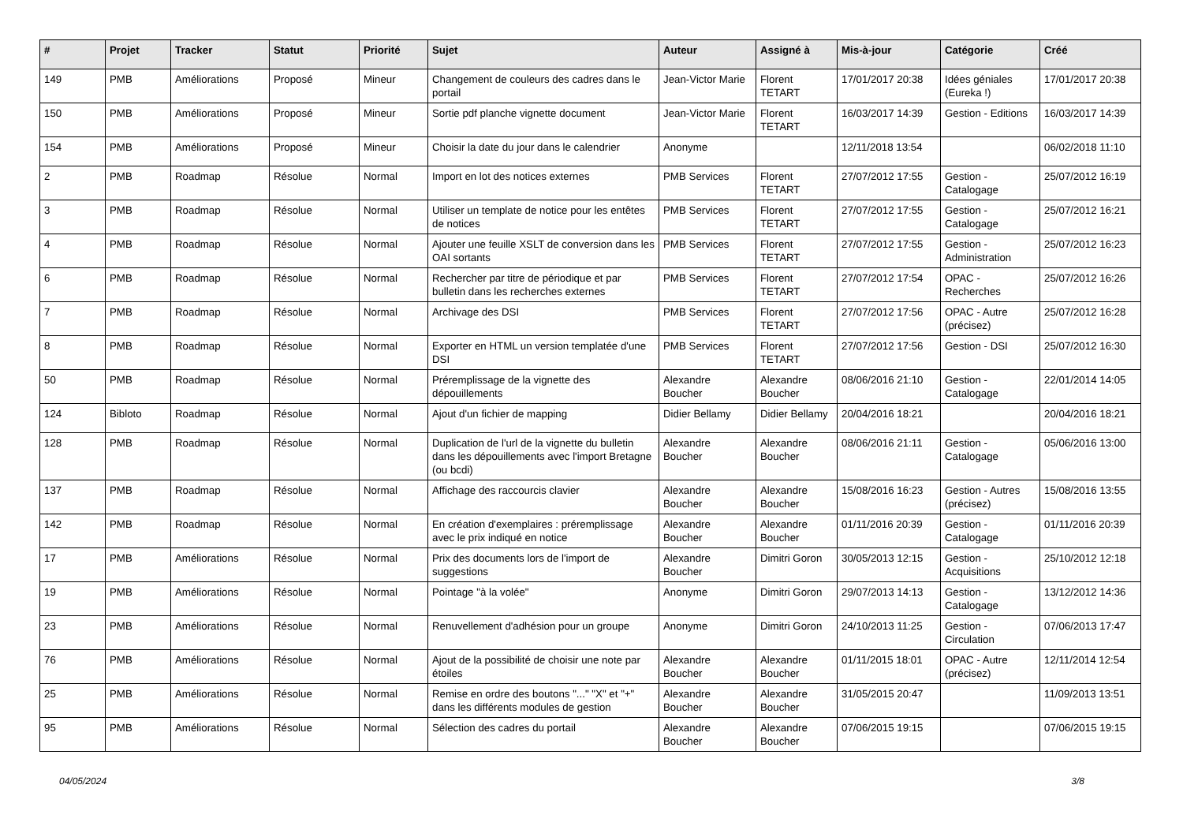| # | Projet | Tracker | Statut | Priorité | Sujet | Auteur | Assigné à | Mis-à-jour | Catégorie | Créé |
| --- | --- | --- | --- | --- | --- | --- | --- | --- | --- | --- |
| 149 | PMB | Améliorations | Proposé | Mineur | Changement de couleurs des cadres dans le portail | Jean-Victor Marie | Florent TETART | 17/01/2017 20:38 | Idées géniales (Eureka !) | 17/01/2017 20:38 |
| 150 | PMB | Améliorations | Proposé | Mineur | Sortie pdf planche vignette document | Jean-Victor Marie | Florent TETART | 16/03/2017 14:39 | Gestion - Editions | 16/03/2017 14:39 |
| 154 | PMB | Améliorations | Proposé | Mineur | Choisir la date du jour dans le calendrier | Anonyme | | 12/11/2018 13:54 | | 06/02/2018 11:10 |
| 2 | PMB | Roadmap | Résolue | Normal | Import en lot des notices externes | PMB Services | Florent TETART | 27/07/2012 17:55 | Gestion - Catalogage | 25/07/2012 16:19 |
| 3 | PMB | Roadmap | Résolue | Normal | Utiliser un template de notice pour les entêtes de notices | PMB Services | Florent TETART | 27/07/2012 17:55 | Gestion - Catalogage | 25/07/2012 16:21 |
| 4 | PMB | Roadmap | Résolue | Normal | Ajouter une feuille XSLT de conversion dans les OAI sortants | PMB Services | Florent TETART | 27/07/2012 17:55 | Gestion - Administration | 25/07/2012 16:23 |
| 6 | PMB | Roadmap | Résolue | Normal | Rechercher par titre de périodique et par bulletin dans les recherches externes | PMB Services | Florent TETART | 27/07/2012 17:54 | OPAC - Recherches | 25/07/2012 16:26 |
| 7 | PMB | Roadmap | Résolue | Normal | Archivage des DSI | PMB Services | Florent TETART | 27/07/2012 17:56 | OPAC - Autre (précisez) | 25/07/2012 16:28 |
| 8 | PMB | Roadmap | Résolue | Normal | Exporter en HTML un version templatée d'une DSI | PMB Services | Florent TETART | 27/07/2012 17:56 | Gestion - DSI | 25/07/2012 16:30 |
| 50 | PMB | Roadmap | Résolue | Normal | Préremplissage de la vignette des dépouillements | Alexandre Boucher | Alexandre Boucher | 08/06/2016 21:10 | Gestion - Catalogage | 22/01/2014 14:05 |
| 124 | Bibloto | Roadmap | Résolue | Normal | Ajout d'un fichier de mapping | Didier Bellamy | Didier Bellamy | 20/04/2016 18:21 | | 20/04/2016 18:21 |
| 128 | PMB | Roadmap | Résolue | Normal | Duplication de l'url de la vignette du bulletin dans les dépouillements avec l'import Bretagne (ou bcdi) | Alexandre Boucher | Alexandre Boucher | 08/06/2016 21:11 | Gestion - Catalogage | 05/06/2016 13:00 |
| 137 | PMB | Roadmap | Résolue | Normal | Affichage des raccourcis clavier | Alexandre Boucher | Alexandre Boucher | 15/08/2016 16:23 | Gestion - Autres (précisez) | 15/08/2016 13:55 |
| 142 | PMB | Roadmap | Résolue | Normal | En création d'exemplaires : préremplissage avec le prix indiqué en notice | Alexandre Boucher | Alexandre Boucher | 01/11/2016 20:39 | Gestion - Catalogage | 01/11/2016 20:39 |
| 17 | PMB | Améliorations | Résolue | Normal | Prix des documents lors de l'import de suggestions | Alexandre Boucher | Dimitri Goron | 30/05/2013 12:15 | Gestion - Acquisitions | 25/10/2012 12:18 |
| 19 | PMB | Améliorations | Résolue | Normal | Pointage "à la volée" | Anonyme | Dimitri Goron | 29/07/2013 14:13 | Gestion - Catalogage | 13/12/2012 14:36 |
| 23 | PMB | Améliorations | Résolue | Normal | Renuvellement d'adhésion pour un groupe | Anonyme | Dimitri Goron | 24/10/2013 11:25 | Gestion - Circulation | 07/06/2013 17:47 |
| 76 | PMB | Améliorations | Résolue | Normal | Ajout de la possibilité de choisir une note par étoiles | Alexandre Boucher | Alexandre Boucher | 01/11/2015 18:01 | OPAC - Autre (précisez) | 12/11/2014 12:54 |
| 25 | PMB | Améliorations | Résolue | Normal | Remise en ordre des boutons "..." "X" et "+" dans les différents modules de gestion | Alexandre Boucher | Alexandre Boucher | 31/05/2015 20:47 | | 11/09/2013 13:51 |
| 95 | PMB | Améliorations | Résolue | Normal | Sélection des cadres du portail | Alexandre Boucher | Alexandre Boucher | 07/06/2015 19:15 | | 07/06/2015 19:15 |
04/05/2024 3/8